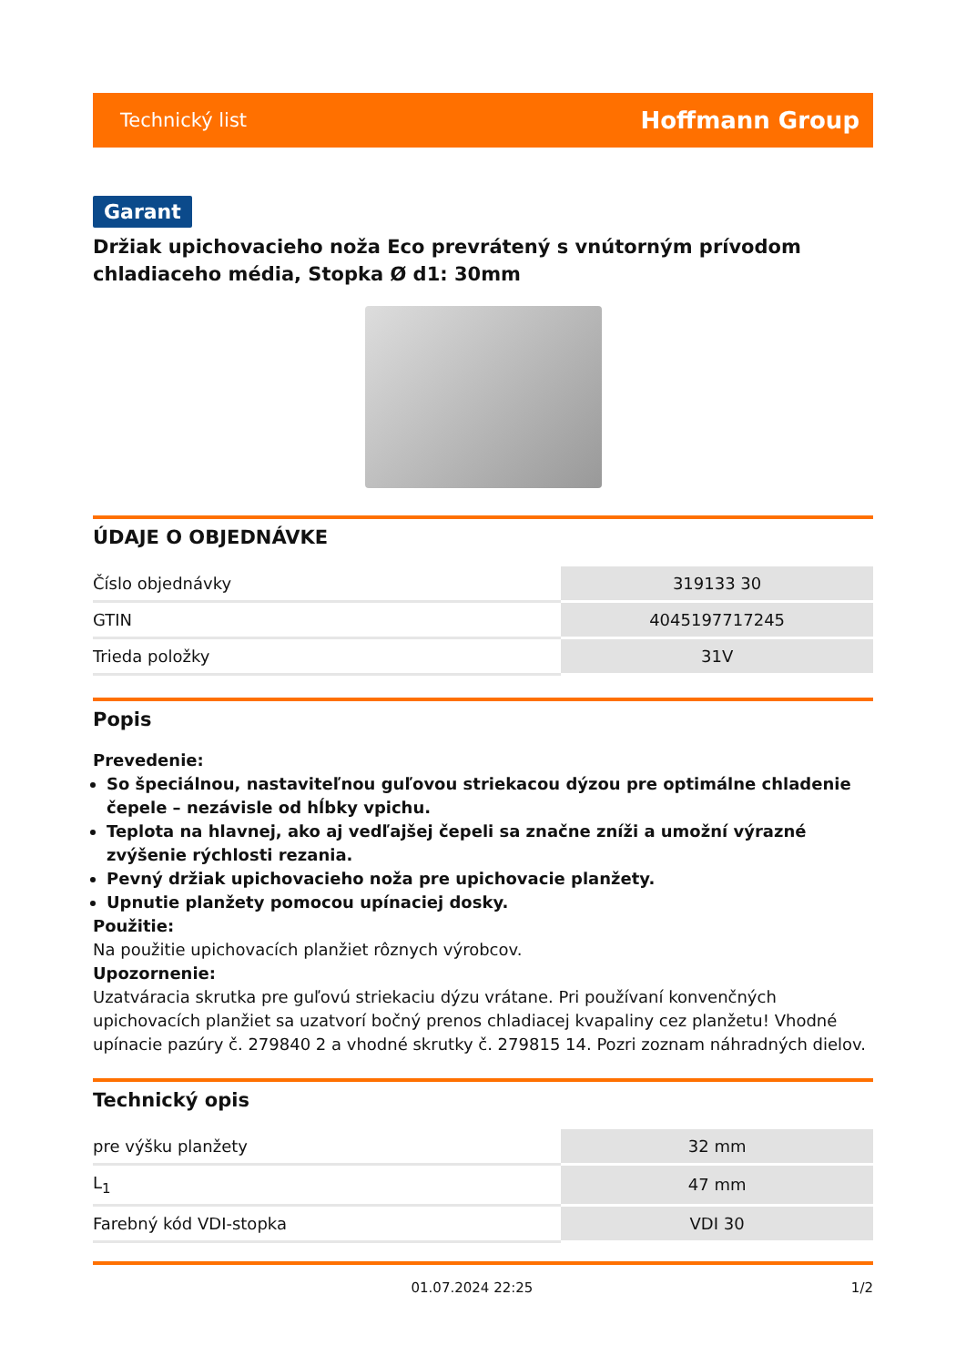Technický list Hoffmann Group
Garant
Držiak upichovacieho noža Eco prevrátený s vnútorným prívodom chladiaceho média, Stopka Ø d1: 30mm
ÚDAJE O OBJEDNÁVKE
| Číslo objednávky | 319133 30 |
| GTIN | 4045197717245 |
| Trieda položky | 31V |
Popis
Prevedenie:
So špeciálnou, nastaviteľnou guľovou striekacou dýzou pre optimálne chladenie čepele – nezávisle od hĺbky vpichu.
Teplota na hlavnej, ako aj vedľajšej čepeli sa značne zníži a umožní výrazné zvýšenie rýchlosti rezania.
Pevný držiak upichovacieho noža pre upichovacie planžety.
Upnutie planžety pomocou upínaciej dosky.
Použitie:
Na použitie upichovacích planžiet rôznych výrobcov.
Upozornenie:
Uzatváracia skrutka pre guľovú striekaciu dýzu vrátane. Pri používaní konvenčných upichovacích planžiet sa uzatvorí bočný prenos chladiacej kvapaliny cez planžetu! Vhodné upínacie pazúry č. 279840 2 a vhodné skrutky č. 279815 14. Pozri zoznam náhradných dielov.
Technický opis
| pre výšku planžety | 32 mm |
| L<sub>1</sub> | 47 mm |
| Farebný kód VDI-stopka | VDI 30 |
01.07.2024 22:25 1/2